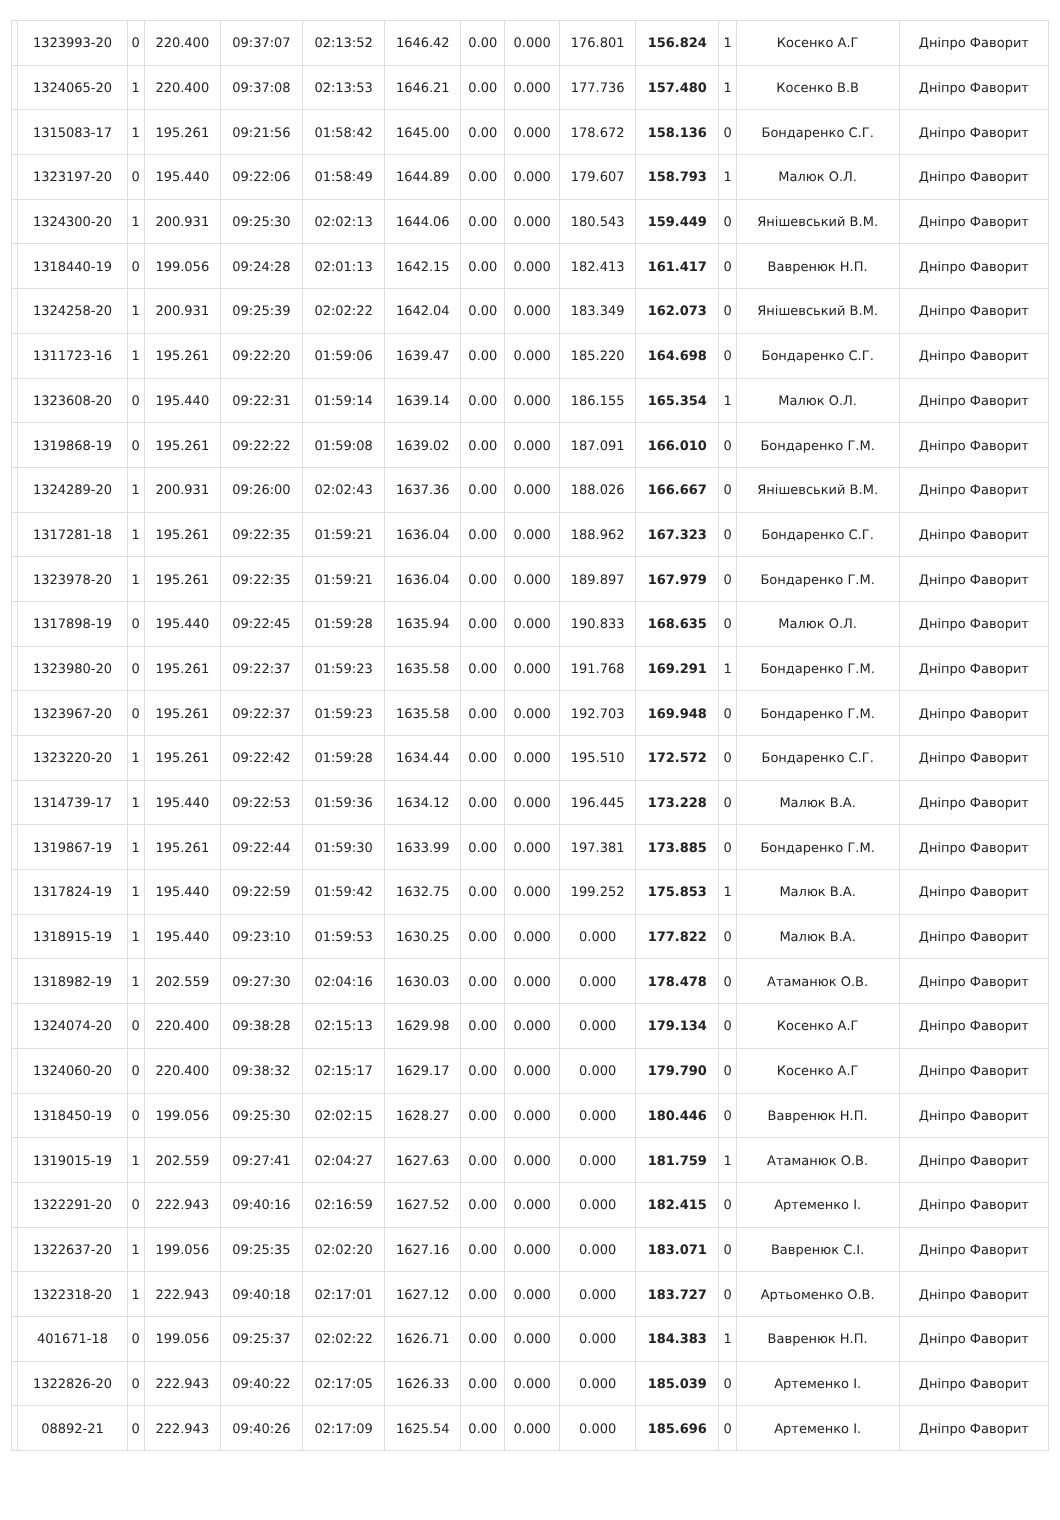| | 1323993-20 | 0 | 220.400 | 09:37:07 | 02:13:52 | 1646.42 | 0.00 | 0.000 | 176.801 | 156.824 | 1 | Косенко А.Г | Дніпро Фаворит |
| | 1324065-20 | 1 | 220.400 | 09:37:08 | 02:13:53 | 1646.21 | 0.00 | 0.000 | 177.736 | 157.480 | 1 | Косенко В.В | Дніпро Фаворит |
| | 1315083-17 | 1 | 195.261 | 09:21:56 | 01:58:42 | 1645.00 | 0.00 | 0.000 | 178.672 | 158.136 | 0 | Бондаренко С.Г. | Дніпро Фаворит |
| | 1323197-20 | 0 | 195.440 | 09:22:06 | 01:58:49 | 1644.89 | 0.00 | 0.000 | 179.607 | 158.793 | 1 | Малюк О.Л. | Дніпро Фаворит |
| | 1324300-20 | 1 | 200.931 | 09:25:30 | 02:02:13 | 1644.06 | 0.00 | 0.000 | 180.543 | 159.449 | 0 | Янішевський В.М. | Дніпро Фаворит |
| | 1318440-19 | 0 | 199.056 | 09:24:28 | 02:01:13 | 1642.15 | 0.00 | 0.000 | 182.413 | 161.417 | 0 | Вавренюк Н.П. | Дніпро Фаворит |
| | 1324258-20 | 1 | 200.931 | 09:25:39 | 02:02:22 | 1642.04 | 0.00 | 0.000 | 183.349 | 162.073 | 0 | Янішевський В.М. | Дніпро Фаворит |
| | 1311723-16 | 1 | 195.261 | 09:22:20 | 01:59:06 | 1639.47 | 0.00 | 0.000 | 185.220 | 164.698 | 0 | Бондаренко С.Г. | Дніпро Фаворит |
| | 1323608-20 | 0 | 195.440 | 09:22:31 | 01:59:14 | 1639.14 | 0.00 | 0.000 | 186.155 | 165.354 | 1 | Малюк О.Л. | Дніпро Фаворит |
| | 1319868-19 | 0 | 195.261 | 09:22:22 | 01:59:08 | 1639.02 | 0.00 | 0.000 | 187.091 | 166.010 | 0 | Бондаренко Г.М. | Дніпро Фаворит |
| | 1324289-20 | 1 | 200.931 | 09:26:00 | 02:02:43 | 1637.36 | 0.00 | 0.000 | 188.026 | 166.667 | 0 | Янішевський В.М. | Дніпро Фаворит |
| | 1317281-18 | 1 | 195.261 | 09:22:35 | 01:59:21 | 1636.04 | 0.00 | 0.000 | 188.962 | 167.323 | 0 | Бондаренко С.Г. | Дніпро Фаворит |
| | 1323978-20 | 1 | 195.261 | 09:22:35 | 01:59:21 | 1636.04 | 0.00 | 0.000 | 189.897 | 167.979 | 0 | Бондаренко Г.М. | Дніпро Фаворит |
| | 1317898-19 | 0 | 195.440 | 09:22:45 | 01:59:28 | 1635.94 | 0.00 | 0.000 | 190.833 | 168.635 | 0 | Малюк О.Л. | Дніпро Фаворит |
| | 1323980-20 | 0 | 195.261 | 09:22:37 | 01:59:23 | 1635.58 | 0.00 | 0.000 | 191.768 | 169.291 | 1 | Бондаренко Г.М. | Дніпро Фаворит |
| | 1323967-20 | 0 | 195.261 | 09:22:37 | 01:59:23 | 1635.58 | 0.00 | 0.000 | 192.703 | 169.948 | 0 | Бондаренко Г.М. | Дніпро Фаворит |
| | 1323220-20 | 1 | 195.261 | 09:22:42 | 01:59:28 | 1634.44 | 0.00 | 0.000 | 195.510 | 172.572 | 0 | Бондаренко С.Г. | Дніпро Фаворит |
| | 1314739-17 | 1 | 195.440 | 09:22:53 | 01:59:36 | 1634.12 | 0.00 | 0.000 | 196.445 | 173.228 | 0 | Малюк В.А. | Дніпро Фаворит |
| | 1319867-19 | 1 | 195.261 | 09:22:44 | 01:59:30 | 1633.99 | 0.00 | 0.000 | 197.381 | 173.885 | 0 | Бондаренко Г.М. | Дніпро Фаворит |
| | 1317824-19 | 1 | 195.440 | 09:22:59 | 01:59:42 | 1632.75 | 0.00 | 0.000 | 199.252 | 175.853 | 1 | Малюк В.А. | Дніпро Фаворит |
| | 1318915-19 | 1 | 195.440 | 09:23:10 | 01:59:53 | 1630.25 | 0.00 | 0.000 | 0.000 | 177.822 | 0 | Малюк В.А. | Дніпро Фаворит |
| | 1318982-19 | 1 | 202.559 | 09:27:30 | 02:04:16 | 1630.03 | 0.00 | 0.000 | 0.000 | 178.478 | 0 | Атаманюк О.В. | Дніпро Фаворит |
| | 1324074-20 | 0 | 220.400 | 09:38:28 | 02:15:13 | 1629.98 | 0.00 | 0.000 | 0.000 | 179.134 | 0 | Косенко А.Г | Дніпро Фаворит |
| | 1324060-20 | 0 | 220.400 | 09:38:32 | 02:15:17 | 1629.17 | 0.00 | 0.000 | 0.000 | 179.790 | 0 | Косенко А.Г | Дніпро Фаворит |
| | 1318450-19 | 0 | 199.056 | 09:25:30 | 02:02:15 | 1628.27 | 0.00 | 0.000 | 0.000 | 180.446 | 0 | Вавренюк Н.П. | Дніпро Фаворит |
| | 1319015-19 | 1 | 202.559 | 09:27:41 | 02:04:27 | 1627.63 | 0.00 | 0.000 | 0.000 | 181.759 | 1 | Атаманюк О.В. | Дніпро Фаворит |
| | 1322291-20 | 0 | 222.943 | 09:40:16 | 02:16:59 | 1627.52 | 0.00 | 0.000 | 0.000 | 182.415 | 0 | Артеменко І. | Дніпро Фаворит |
| | 1322637-20 | 1 | 199.056 | 09:25:35 | 02:02:20 | 1627.16 | 0.00 | 0.000 | 0.000 | 183.071 | 0 | Вавренюк С.І. | Дніпро Фаворит |
| | 1322318-20 | 1 | 222.943 | 09:40:18 | 02:17:01 | 1627.12 | 0.00 | 0.000 | 0.000 | 183.727 | 0 | Артьоменко О.В. | Дніпро Фаворит |
| | 401671-18 | 0 | 199.056 | 09:25:37 | 02:02:22 | 1626.71 | 0.00 | 0.000 | 0.000 | 184.383 | 1 | Вавренюк Н.П. | Дніпро Фаворит |
| | 1322826-20 | 0 | 222.943 | 09:40:22 | 02:17:05 | 1626.33 | 0.00 | 0.000 | 0.000 | 185.039 | 0 | Артеменко І. | Дніпро Фаворит |
| | 08892-21 | 0 | 222.943 | 09:40:26 | 02:17:09 | 1625.54 | 0.00 | 0.000 | 0.000 | 185.696 | 0 | Артеменко І. | Дніпро Фаворит |